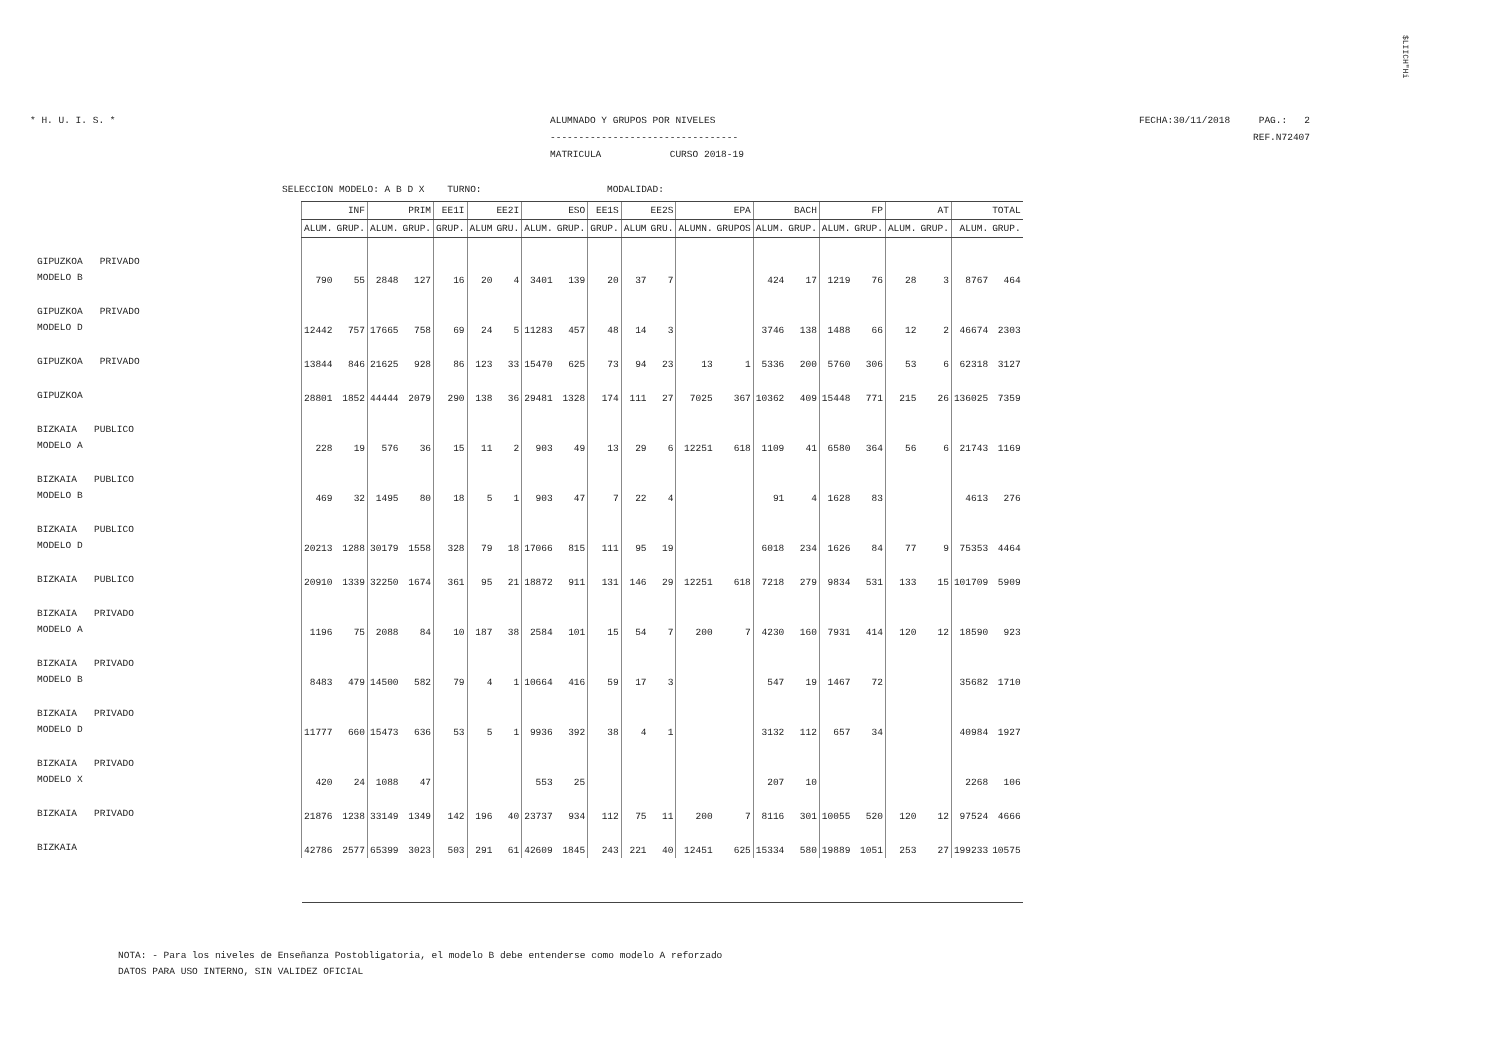$LIICH"Hi
* H. U. I. S. * ALUMNADO Y GRUPOS POR NIVELES
---------------------------------
MATRICULA CURSO 2018-19
FECHA:30/11/2018 PAG.: 2
REF.N72407
SELECCION MODELO: A B D X TURNO: MODALIDAD:
| | INF | | PRIM | | EE1I | EE2I | | ESO | | EE1S | EE2S | | EPA | | BACH | | FP | | AT | | TOTAL | |
| | ALUM. | GRUP. | ALUM. | GRUP. | GRUP. | ALUM | GRU. | ALUM. | GRUP. | GRUP. | ALUM | GRU. | ALUMN. | GRUPOS | ALUM. | GRUP. | ALUM. | GRUP. | ALUM. | GRUP. | ALUM. | GRUP. |
| GIPUZKOA PRIVADO MODELO B | 790 | 55 | 2848 | 127 | 16 | 20 | 4 | 3401 | 139 | 20 | 37 | 7 | | | 424 | 17 | 1219 | 76 | 28 | 3 | 8767 | 464 |
| GIPUZKOA PRIVADO MODELO D | 12442 | 757 | 17665 | 758 | 69 | 24 | 5 | 11283 | 457 | 48 | 14 | 3 | | | 3746 | 138 | 1488 | 66 | 12 | 2 | 46674 | 2303 |
| GIPUZKOA PRIVADO | 13844 | 846 | 21625 | 928 | 86 | 123 | 33 | 15470 | 625 | 73 | 94 | 23 | 13 | 1 | 5336 | 200 | 5760 | 306 | 53 | 6 | 62318 | 3127 |
| GIPUZKOA | 28801 | 1852 | 44444 | 2079 | 290 | 138 | 36 | 29481 | 1328 | 174 | 111 | 27 | 7025 | 367 | 10362 | 409 | 15448 | 771 | 215 | 26 | 136025 | 7359 |
| BIZKAIA PUBLICO MODELO A | 228 | 19 | 576 | 36 | 15 | 11 | 2 | 903 | 49 | 13 | 29 | 6 | 12251 | 618 | 1109 | 41 | 6580 | 364 | 56 | 6 | 21743 | 1169 |
| BIZKAIA PUBLICO MODELO B | 469 | 32 | 1495 | 80 | 18 | 5 | 1 | 903 | 47 | 7 | 22 | 4 | | | 91 | 4 | 1628 | 83 | | | 4613 | 276 |
| BIZKAIA PUBLICO MODELO D | 20213 | 1288 | 30179 | 1558 | 328 | 79 | 18 | 17066 | 815 | 111 | 95 | 19 | | | 6018 | 234 | 1626 | 84 | 77 | 9 | 75353 | 4464 |
| BIZKAIA PUBLICO | 20910 | 1339 | 32250 | 1674 | 361 | 95 | 21 | 18872 | 911 | 131 | 146 | 29 | 12251 | 618 | 7218 | 279 | 9834 | 531 | 133 | 15 | 101709 | 5909 |
| BIZKAIA PRIVADO MODELO A | 1196 | 75 | 2088 | 84 | 10 | 187 | 38 | 2584 | 101 | 15 | 54 | 7 | 200 | 7 | 4230 | 160 | 7931 | 414 | 120 | 12 | 18590 | 923 |
| BIZKAIA PRIVADO MODELO B | 8483 | 479 | 14500 | 582 | 79 | 4 | 1 | 10664 | 416 | 59 | 17 | 3 | | | 547 | 19 | 1467 | 72 | | | 35682 | 1710 |
| BIZKAIA PRIVADO MODELO D | 11777 | 660 | 15473 | 636 | 53 | 5 | 1 | 9936 | 392 | 38 | 4 | 1 | | | 3132 | 112 | 657 | 34 | | | 40984 | 1927 |
| BIZKAIA PRIVADO MODELO X | 420 | 24 | 1088 | 47 | | | | 553 | 25 | | | | | | 207 | 10 | | | | | 2268 | 106 |
| BIZKAIA PRIVADO | 21876 | 1238 | 33149 | 1349 | 142 | 196 | 40 | 23737 | 934 | 112 | 75 | 11 | 200 | 7 | 8116 | 301 | 10055 | 520 | 120 | 12 | 97524 | 4666 |
| BIZKAIA | 42786 | 2577 | 65399 | 3023 | 503 | 291 | 61 | 42609 | 1845 | 243 | 221 | 40 | 12451 | 625 | 15334 | 580 | 19889 | 1051 | 253 | 27 | 199233 | 10575 |
NOTA: - Para los niveles de Enseñanza Postobligatoria, el modelo B debe entenderse como modelo A reforzado
DATOS PARA USO INTERNO, SIN VALIDEZ OFICIAL